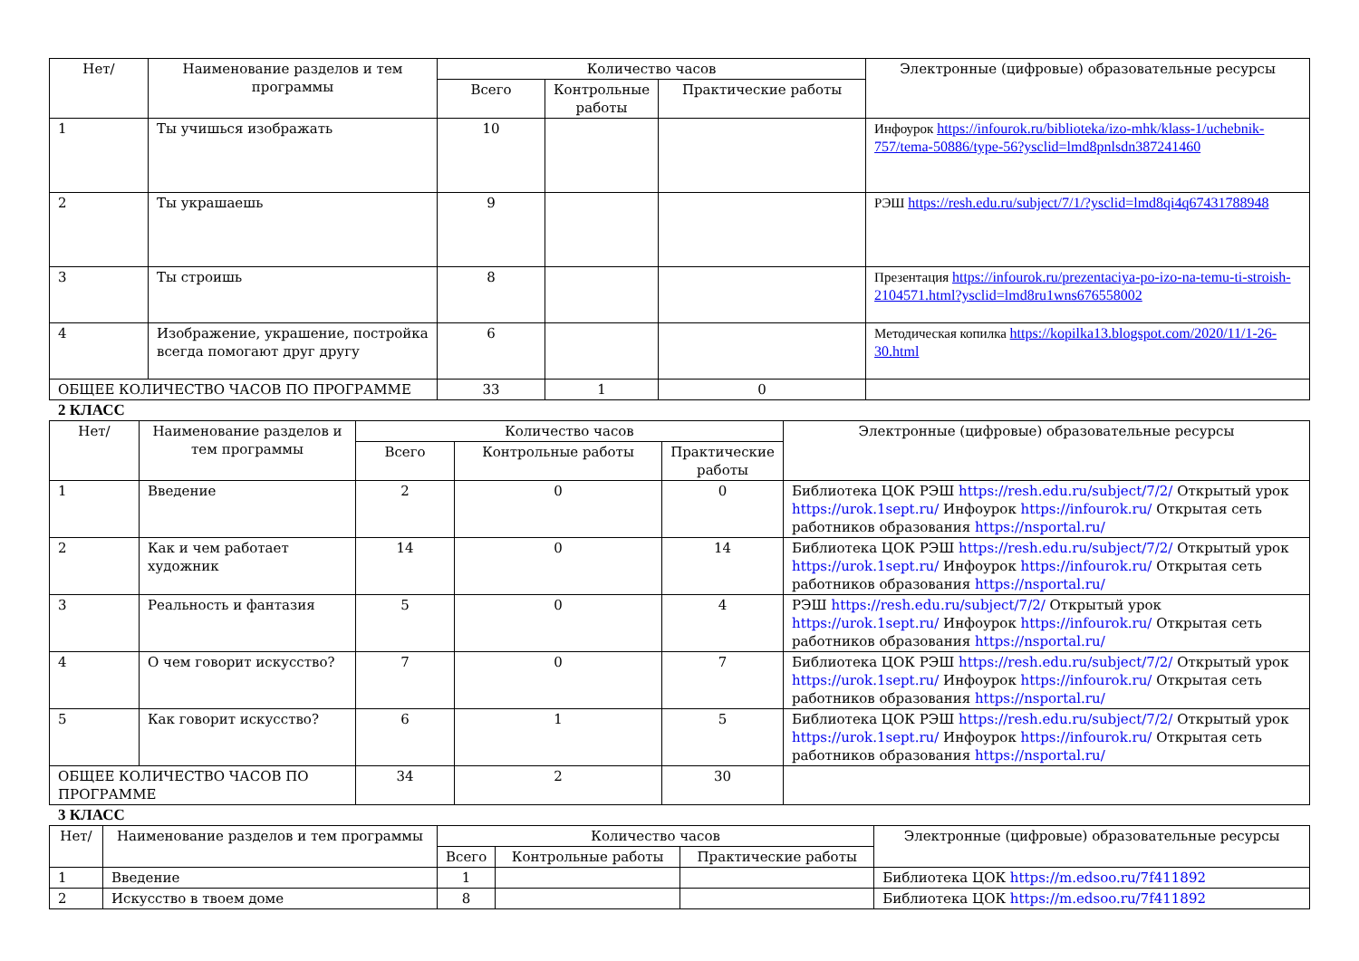| Нет/ | Наименование разделов и тем программы | Количество часов | | | Электронные (цифровые) образовательные ресурсы |
| --- | --- | --- | --- | --- | --- |
| | | Всего | Контрольные работы | Практические работы | |
| 1 | Ты учишься изображать | 10 | | | Инфоурок https://infourok.ru/biblioteka/izo-mhk/klass-1/uchebnik-757/tema-50886/type-56?ysclid=lmd8pnlsdn387241460 |
| 2 | Ты украшаешь | 9 | | | РЭШ https://resh.edu.ru/subject/7/1/?ysclid=lmd8qi4q67431788948 |
| 3 | Ты строишь | 8 | | | Презентация https://infourok.ru/prezentaciya-po-izo-na-temu-ti-stroish-2104571.html?ysclid=lmd8ru1wns676558002 |
| 4 | Изображение, украшение, постройка всегда помогают друг другу | 6 | | | Методическая копилка https://kopilka13.blogspot.com/2020/11/1-26-30.html |
| ОБЩЕЕ КОЛИЧЕСТВО ЧАСОВ ПО ПРОГРАММЕ | | 33 | 1 | 0 | |
2 КЛАСС
| Нет/ | Наименование разделов и тем программы | Количество часов | | | Электронные (цифровые) образовательные ресурсы |
| --- | --- | --- | --- | --- | --- |
| | | Всего | Контрольные работы | Практические работы | |
| 1 | Введение | 2 | 0 | 0 | Библиотека ЦОК РЭШ https://resh.edu.ru/subject/7/2/ Открытый урок https://urok.1sept.ru/ Инфоурок https://infourok.ru/ Открытая сеть работников образования https://nsportal.ru/ |
| 2 | Как и чем работает художник | 14 | 0 | 14 | Библиотека ЦОК РЭШ https://resh.edu.ru/subject/7/2/ Открытый урок https://urok.1sept.ru/ Инфоурок https://infourok.ru/ Открытая сеть работников образования https://nsportal.ru/ |
| 3 | Реальность и фантазия | 5 | 0 | 4 | РЭШ https://resh.edu.ru/subject/7/2/ Открытый урок https://urok.1sept.ru/ Инфоурок https://infourok.ru/ Открытая сеть работников образования https://nsportal.ru/ |
| 4 | О чем говорит искусство? | 7 | 0 | 7 | Библиотека ЦОК РЭШ https://resh.edu.ru/subject/7/2/ Открытый урок https://urok.1sept.ru/ Инфоурок https://infourok.ru/ Открытая сеть работников образования https://nsportal.ru/ |
| 5 | Как говорит искусство? | 6 | 1 | 5 | Библиотека ЦОК РЭШ https://resh.edu.ru/subject/7/2/ Открытый урок https://urok.1sept.ru/ Инфоурок https://infourok.ru/ Открытая сеть работников образования https://nsportal.ru/ |
| ОБЩЕЕ КОЛИЧЕСТВО ЧАСОВ ПО ПРОГРАММЕ | | 34 | 2 | 30 | |
3 КЛАСС
| Нет/ | Наименование разделов и тем программы | Количество часов | | | Электронные (цифровые) образовательные ресурсы |
| --- | --- | --- | --- | --- | --- |
| | | Всего | Контрольные работы | Практические работы | |
| 1 | Введение | 1 | | | Библиотека ЦОК https://m.edsoo.ru/7f411892 |
| 2 | Искусство в твоем доме | 8 | | | Библиотека ЦОК https://m.edsoo.ru/7f411892 |